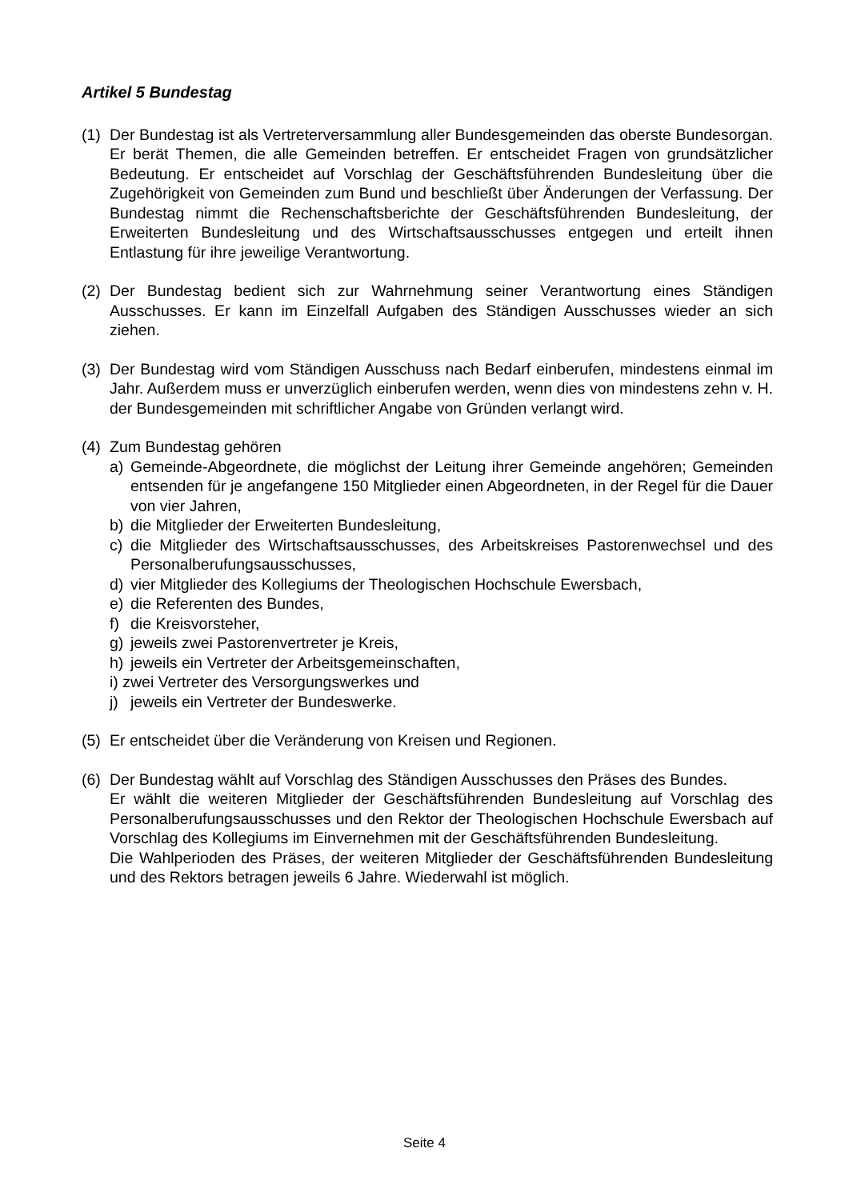Artikel 5 Bundestag
(1)
Der Bundestag ist als Vertreterversammlung aller Bundesgemeinden das oberste Bundesorgan. Er berät Themen, die alle Gemeinden betreffen. Er entscheidet Fragen von grundsätzlicher Bedeutung. Er entscheidet auf Vorschlag der Geschäftsführenden Bundesleitung über die Zugehörigkeit von Gemeinden zum Bund und beschließt über Änderungen der Verfassung. Der Bundestag nimmt die Rechenschaftsberichte der Geschäftsführenden Bundesleitung, der Erweiterten Bundesleitung und des Wirtschaftsausschusses entgegen und erteilt ihnen Entlastung für ihre jeweilige Verantwortung.
(2)
Der Bundestag bedient sich zur Wahrnehmung seiner Verantwortung eines Ständigen Ausschusses. Er kann im Einzelfall Aufgaben des Ständigen Ausschusses wieder an sich ziehen.
(3)
Der Bundestag wird vom Ständigen Ausschuss nach Bedarf einberufen, mindestens einmal im Jahr. Außerdem muss er unverzüglich einberufen werden, wenn dies von mindestens zehn v. H. der Bundesgemeinden mit schriftlicher Angabe von Gründen verlangt wird.
(4)
Zum Bundestag gehören
a) Gemeinde-Abgeordnete, die möglichst der Leitung ihrer Gemeinde angehören; Gemeinden entsenden für je angefangene 150 Mitglieder einen Abgeordneten, in der Regel für die Dauer von vier Jahren,
b) die Mitglieder der Erweiterten Bundesleitung,
c) die Mitglieder des Wirtschaftsausschusses, des Arbeitskreises Pastorenwechsel und des Personalberufungsausschusses,
d) vier Mitglieder des Kollegiums der Theologischen Hochschule Ewersbach,
e) die Referenten des Bundes,
f) die Kreisvorsteher,
g) jeweils zwei Pastorenvertreter je Kreis,
h) jeweils ein Vertreter der Arbeitsgemeinschaften,
i) zwei Vertreter des Versorgungswerkes und
j) jeweils ein Vertreter der Bundeswerke.
(5)
Er entscheidet über die Veränderung von Kreisen und Regionen.
(6)
Der Bundestag wählt auf Vorschlag des Ständigen Ausschusses den Präses des Bundes.
Er wählt die weiteren Mitglieder der Geschäftsführenden Bundesleitung auf Vorschlag des Personalberufungsausschusses und den Rektor der Theologischen Hochschule Ewersbach auf Vorschlag des Kollegiums im Einvernehmen mit der Geschäftsführenden Bundesleitung.
Die Wahlperioden des Präses, der weiteren Mitglieder der Geschäftsführenden Bundesleitung und des Rektors betragen jeweils 6 Jahre. Wiederwahl ist möglich.
Seite 4